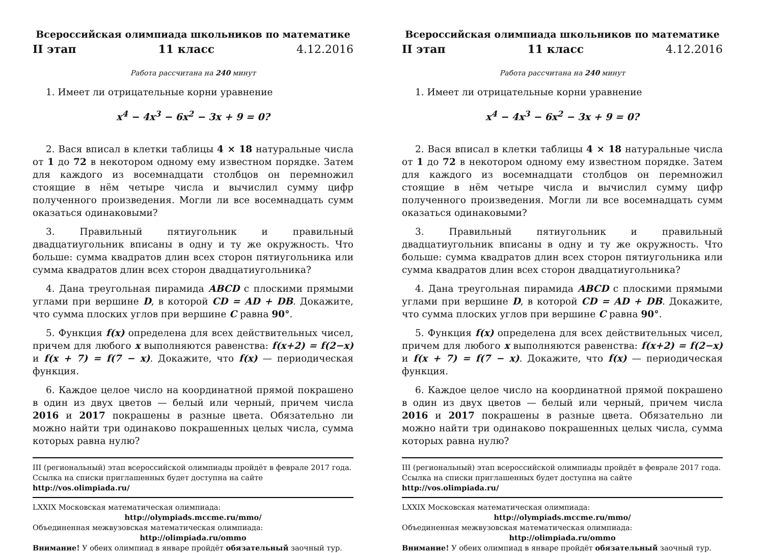Всероссийская олимпиада школьников по математике
II этап 11 класс 4.12.2016
Работа рассчитана на 240 минут
1. Имеет ли отрицательные корни уравнение
x<sup>4</sup> − 4x<sup>3</sup> − 6x<sup>2</sup> − 3x + 9 = 0?
2. Вася вписал в клетки таблицы 4 × 18 натуральные числа от 1 до 72 в некотором одному ему известном порядке. Затем для каждого из восемнадцати столбцов он перемножил стоящие в нём четыре числа и вычислил сумму цифр полученного произведения. Могли ли все восемнадцать сумм оказаться одинаковыми?
3. Правильный пятиугольник и правильный двадцатиугольник вписаны в одну и ту же окружность. Что больше: сумма квадратов длин всех сторон пятиугольника или сумма квадратов длин всех сторон двадцатиугольника?
4. Дана треугольная пирамида ABCD с плоскими прямыми углами при вершине D, в которой CD = AD + DB. Докажите, что сумма плоских углов при вершине C равна 90°.
5. Функция f(x) определена для всех действительных чисел, причем для любого x выполняются равенства: f(x+2) = f(2−x) и f(x + 7) = f(7 − x). Докажите, что f(x) — периодическая функция.
6. Каждое целое число на координатной прямой покрашено в один из двух цветов — белый или черный, причем числа 2016 и 2017 покрашены в разные цвета. Обязательно ли можно найти три одинаково покрашенных целых числа, сумма которых равна нулю?
III (региональный) этап всероссийской олимпиады пройдёт в феврале 2017 года. Ссылка на списки приглашенных будет доступна на сайте http://vos.olimpiada.ru/
LXXIX Московская математическая олимпиада:
http://olympiads.mccme.ru/mmo/
Объединенная межвузовская математическая олимпиада:
http://olimpiada.ru/ommo
Внимание! У обеих олимпиад в январе пройдёт обязательный заочный тур.
Всероссийская олимпиада школьников по математике
II этап 11 класс 4.12.2016
Работа рассчитана на 240 минут
1. Имеет ли отрицательные корни уравнение
x<sup>4</sup> − 4x<sup>3</sup> − 6x<sup>2</sup> − 3x + 9 = 0?
2. Вася вписал в клетки таблицы 4 × 18 натуральные числа от 1 до 72 в некотором одному ему известном порядке. Затем для каждого из восемнадцати столбцов он перемножил стоящие в нём четыре числа и вычислил сумму цифр полученного произведения. Могли ли все восемнадцать сумм оказаться одинаковыми?
3. Правильный пятиугольник и правильный двадцатиугольник вписаны в одну и ту же окружность. Что больше: сумма квадратов длин всех сторон пятиугольника или сумма квадратов длин всех сторон двадцатиугольника?
4. Дана треугольная пирамида ABCD с плоскими прямыми углами при вершине D, в которой CD = AD + DB. Докажите, что сумма плоских углов при вершине C равна 90°.
5. Функция f(x) определена для всех действительных чисел, причем для любого x выполняются равенства: f(x+2) = f(2−x) и f(x + 7) = f(7 − x). Докажите, что f(x) — периодическая функция.
6. Каждое целое число на координатной прямой покрашено в один из двух цветов — белый или черный, причем числа 2016 и 2017 покрашены в разные цвета. Обязательно ли можно найти три одинаково покрашенных целых числа, сумма которых равна нулю?
III (региональный) этап всероссийской олимпиады пройдёт в феврале 2017 года. Ссылка на списки приглашенных будет доступна на сайте http://vos.olimpiada.ru/
LXXIX Московская математическая олимпиада:
http://olympiads.mccme.ru/mmo/
Объединенная межвузовская математическая олимпиада:
http://olimpiada.ru/ommo
Внимание! У обеих олимпиад в январе пройдёт обязательный заочный тур.